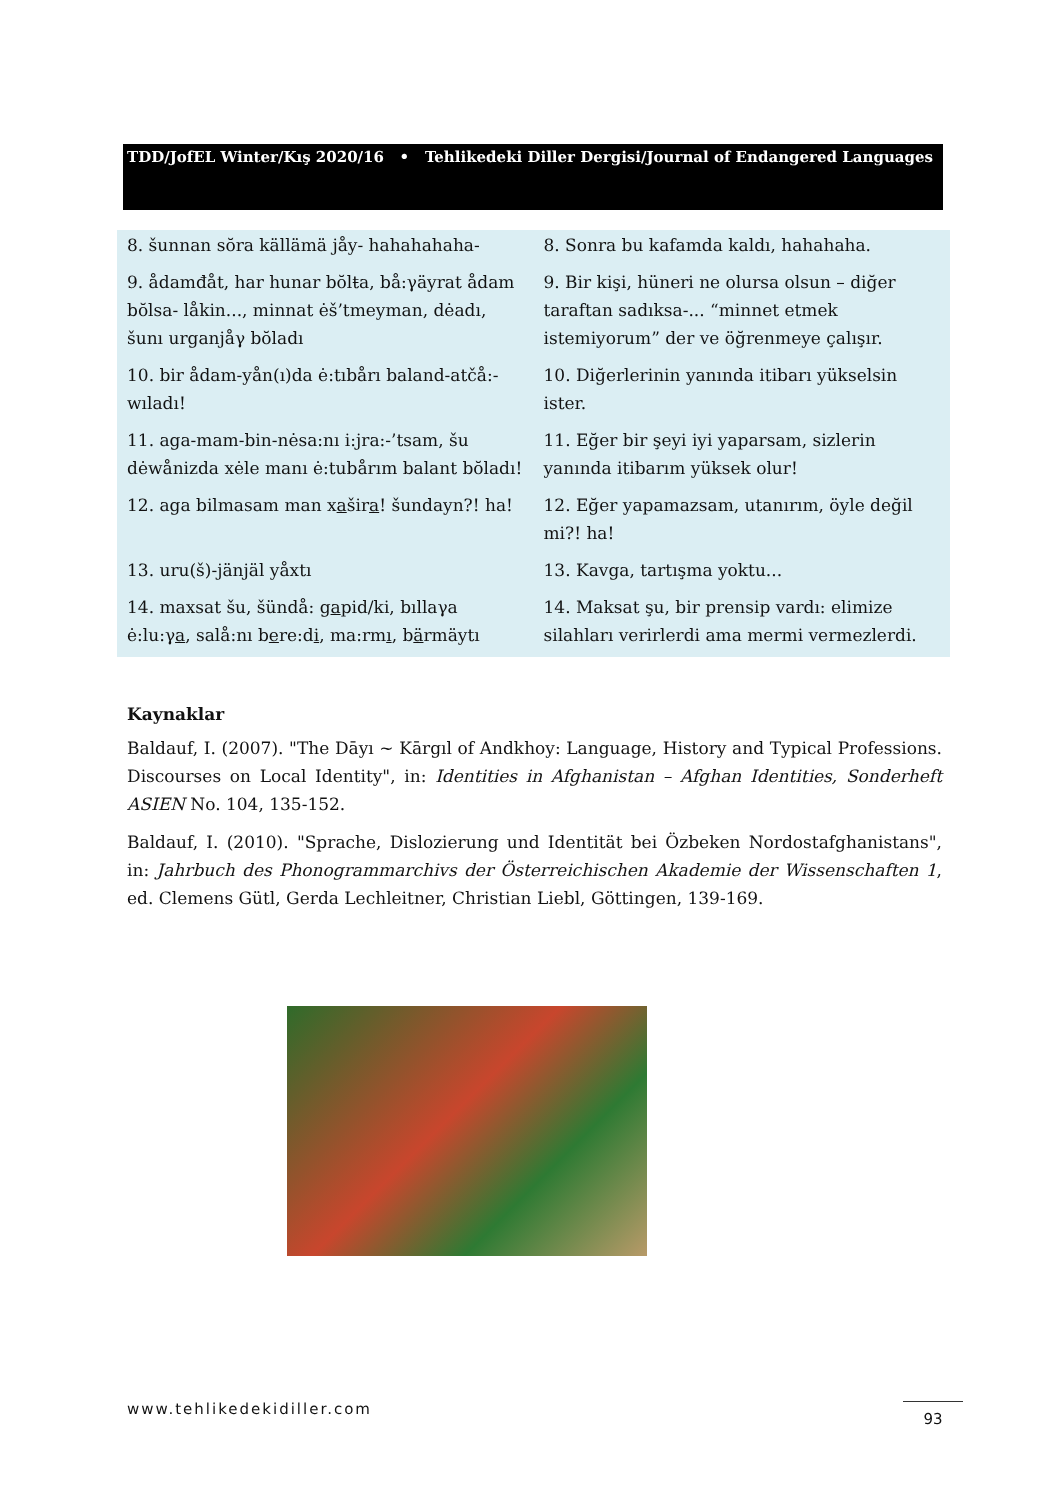TDD/JofEL Winter/Kış 2020/16 • Tehlikedeki Diller Dergisi/Journal of Endangered Languages
| 8. šunnan sŏra källämä jåy- hahahahaha- | 8. Sonra bu kafamda kaldı, hahahaha. |
| 9. ådamđåt, har hunar bŏlŧa, bå:γäyrat ådam bŏlsa- låkin..., minnat ėš’tmeyman, dėadı, šunı urganjåγ bŏladı | 9. Bir kişi, hüneri ne olursa olsun – diğer taraftan sadıksa-... “minnet etmek istemiyorum” der ve öğrenmeye çalışır. |
| 10. bir ådam-yån(ı)da ė:tıbårı baland-atčå:-wıladı! | 10. Diğerlerinin yanında itibarı yükselsin ister. |
| 11. aga-mam-bin-nėsa:nı i:jra:-’tsam, šu dėwånizda xėle manı ė:tubårım balant bŏladı! | 11. Eğer bir şeyi iyi yaparsam, sizlerin yanında itibarım yüksek olur! |
| 12. aga bilmasam man x a šir a ! šundayn?! ha! | 12. Eğer yapamazsam, utanırım, öyle değil mi?! ha! |
| 13. uru(š)-jänjäl yåxtı | 13. Kavga, tartışma yoktu... |
| 14. maxsat šu, šündå: g a pid/ki, bıllaγa ė:lu:γ a , salå:nı b e re:d i , ma:rm ı , b ä rmäytı | 14. Maksat şu, bir prensip vardı: elimize silahları verirlerdi ama mermi vermezlerdi. |
Kaynaklar
Baldauf, I. (2007). "The Dāyı ~ Kārgıl of Andkhoy: Language, History and Typical Professions. Discourses on Local Identity", in: Identities in Afghanistan – Afghan Identities, Sonderheft ASIEN No. 104, 135-152.
Baldauf, I. (2010). "Sprache, Dislozierung und Identität bei Özbeken Nordostafghanistans", in: Jahrbuch des Phonogrammarchivs der Österreichischen Akademie der Wissenschaften 1, ed. Clemens Gütl, Gerda Lechleitner, Christian Liebl, Göttingen, 139-169.
www.tehlikedekidiller.com 93